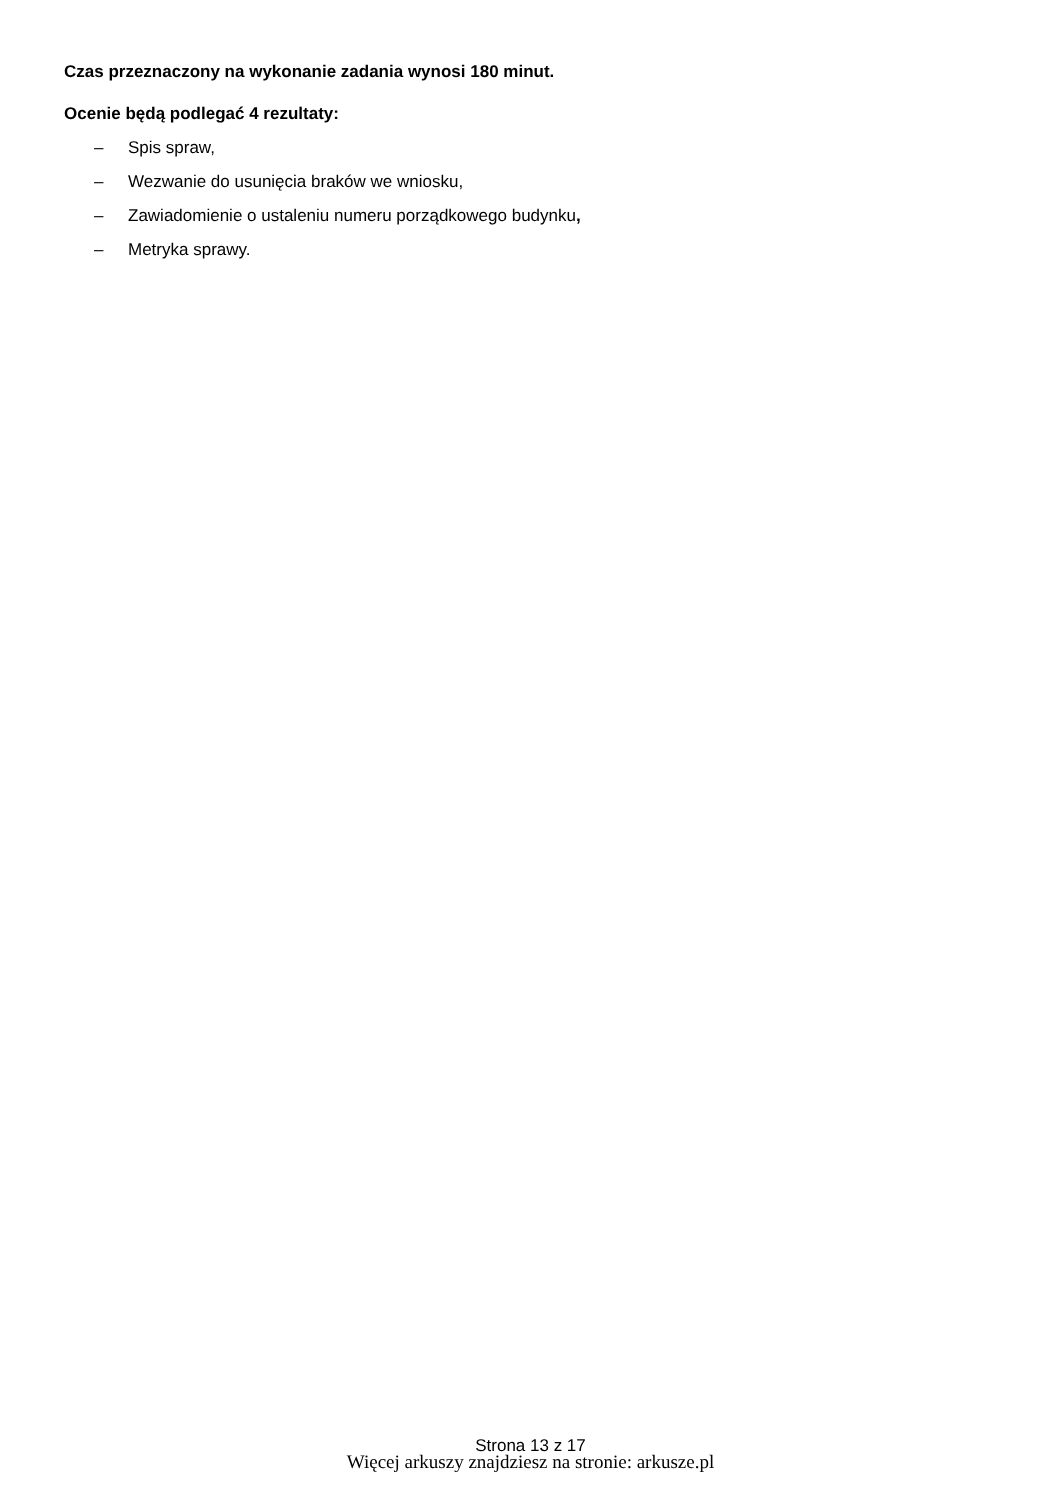Czas przeznaczony na wykonanie zadania wynosi 180 minut.
Ocenie będą podlegać 4 rezultaty:
– Spis spraw,
– Wezwanie do usunięcia braków we wniosku,
– Zawiadomienie o ustaleniu numeru porządkowego budynku,
– Metryka sprawy.
Strona 13 z 17
Więcej arkuszy znajdziesz na stronie: arkusze.pl